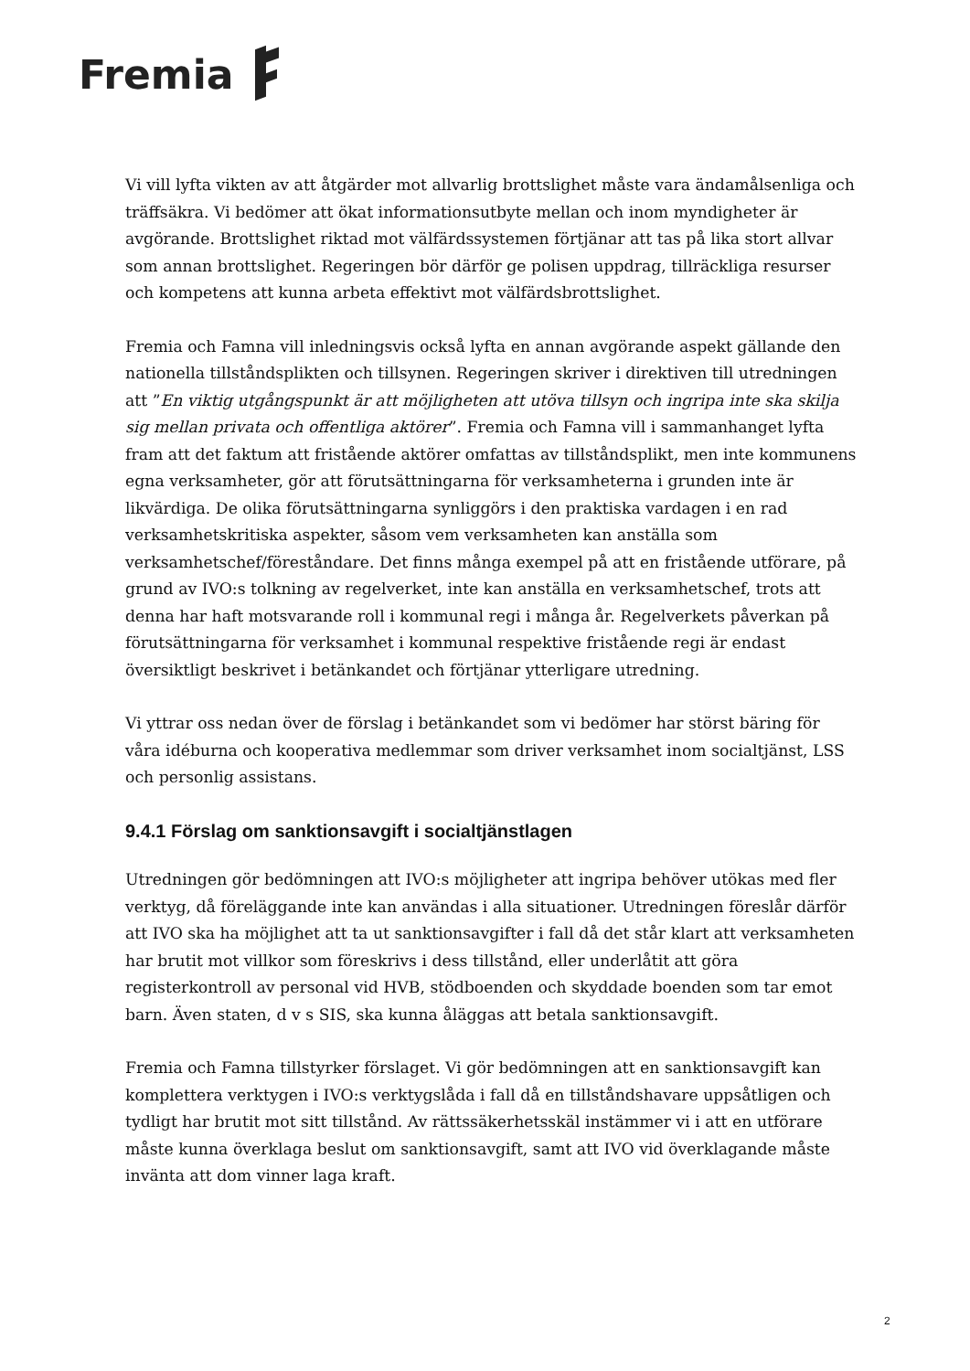Fremia
Vi vill lyfta vikten av att åtgärder mot allvarlig brottslighet måste vara ändamålsenliga och träffsäkra. Vi bedömer att ökat informationsutbyte mellan och inom myndigheter är avgörande. Brottslighet riktad mot välfärdssystemen förtjänar att tas på lika stort allvar som annan brottslighet. Regeringen bör därför ge polisen uppdrag, tillräckliga resurser och kompetens att kunna arbeta effektivt mot välfärdsbrottslighet.
Fremia och Famna vill inledningsvis också lyfta en annan avgörande aspekt gällande den nationella tillståndsplikten och tillsynen. Regeringen skriver i direktiven till utredningen att ”En viktig utgångspunkt är att möjligheten att utöva tillsyn och ingripa inte ska skilja sig mellan privata och offentliga aktörer”. Fremia och Famna vill i sammanhanget lyfta fram att det faktum att fristående aktörer omfattas av tillståndsplikt, men inte kommunens egna verksamheter, gör att förutsättningarna för verksamheterna i grunden inte är likvärdiga. De olika förutsättningarna synliggörs i den praktiska vardagen i en rad verksamhetskritiska aspekter, såsom vem verksamheten kan anställa som verksamhetschef/föreståndare. Det finns många exempel på att en fristående utförare, på grund av IVO:s tolkning av regelverket, inte kan anställa en verksamhetschef, trots att denna har haft motsvarande roll i kommunal regi i många år. Regelverkets påverkan på förutsättningarna för verksamhet i kommunal respektive fristående regi är endast översiktligt beskrivet i betänkandet och förtjänar ytterligare utredning.
Vi yttrar oss nedan över de förslag i betänkandet som vi bedömer har störst bäring för våra idéburna och kooperativa medlemmar som driver verksamhet inom socialtjänst, LSS och personlig assistans.
9.4.1 Förslag om sanktionsavgift i socialtjänstlagen
Utredningen gör bedömningen att IVO:s möjligheter att ingripa behöver utökas med fler verktyg, då föreläggande inte kan användas i alla situationer. Utredningen föreslår därför att IVO ska ha möjlighet att ta ut sanktionsavgifter i fall då det står klart att verksamheten har brutit mot villkor som föreskrivs i dess tillstånd, eller underlåtit att göra registerkontroll av personal vid HVB, stödboenden och skyddade boenden som tar emot barn. Även staten, d v s SIS, ska kunna åläggas att betala sanktionsavgift.
Fremia och Famna tillstyrker förslaget. Vi gör bedömningen att en sanktionsavgift kan komplettera verktygen i IVO:s verktygslåda i fall då en tillståndshavare uppsåtligen och tydligt har brutit mot sitt tillstånd. Av rättssäkerhetsskäl instämmer vi i att en utförare måste kunna överklaga beslut om sanktionsavgift, samt att IVO vid överklagande måste invänta att dom vinner laga kraft.
2